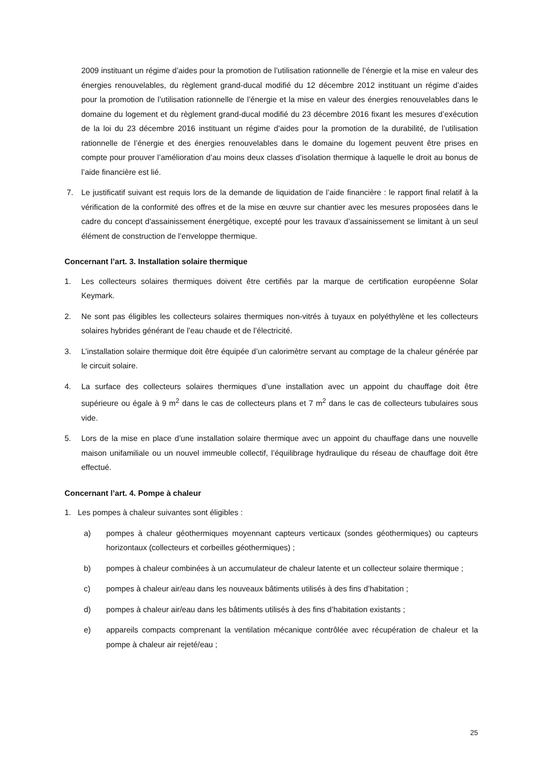2009 instituant un régime d’aides pour la promotion de l’utilisation rationnelle de l’énergie et la mise en valeur des énergies renouvelables, du règlement grand-ducal modifié du 12 décembre 2012 instituant un régime d’aides pour la promotion de l’utilisation rationnelle de l’énergie et la mise en valeur des énergies renouvelables dans le domaine du logement et du règlement grand-ducal modifié du 23 décembre 2016 fixant les mesures d’exécution de la loi du 23 décembre 2016 instituant un régime d’aides pour la promotion de la durabilité, de l’utilisation rationnelle de l’énergie et des énergies renouvelables dans le domaine du logement peuvent être prises en compte pour prouver l’amélioration d’au moins deux classes d’isolation thermique à laquelle le droit au bonus de l’aide financière est lié.
7. Le justificatif suivant est requis lors de la demande de liquidation de l’aide financière : le rapport final relatif à la vérification de la conformité des offres et de la mise en œuvre sur chantier avec les mesures proposées dans le cadre du concept d'assainissement énergétique, excepté pour les travaux d’assainissement se limitant à un seul élément de construction de l’enveloppe thermique.
Concernant l’art. 3. Installation solaire thermique
1. Les collecteurs solaires thermiques doivent être certifiés par la marque de certification européenne Solar Keymark.
2. Ne sont pas éligibles les collecteurs solaires thermiques non-vitrés à tuyaux en polyéthylène et les collecteurs solaires hybrides générant de l’eau chaude et de l’électricité.
3. L’installation solaire thermique doit être équipée d’un calorimètre servant au comptage de la chaleur générée par le circuit solaire.
4. La surface des collecteurs solaires thermiques d’une installation avec un appoint du chauffage doit être supérieure ou égale à 9 m<sup>2</sup> dans le cas de collecteurs plans et 7 m<sup>2</sup> dans le cas de collecteurs tubulaires sous vide.
5. Lors de la mise en place d’une installation solaire thermique avec un appoint du chauffage dans une nouvelle maison unifamiliale ou un nouvel immeuble collectif, l’équilibrage hydraulique du réseau de chauffage doit être effectué.
Concernant l’art. 4. Pompe à chaleur
1. Les pompes à chaleur suivantes sont éligibles :
a) pompes à chaleur géothermiques moyennant capteurs verticaux (sondes géothermiques) ou capteurs horizontaux (collecteurs et corbeilles géothermiques) ;
b) pompes à chaleur combinées à un accumulateur de chaleur latente et un collecteur solaire thermique ;
c) pompes à chaleur air/eau dans les nouveaux bâtiments utilisés à des fins d’habitation ;
d) pompes à chaleur air/eau dans les bâtiments utilisés à des fins d’habitation existants ;
e) appareils compacts comprenant la ventilation mécanique contrôlée avec récupération de chaleur et la pompe à chaleur air rejeté/eau ;
25